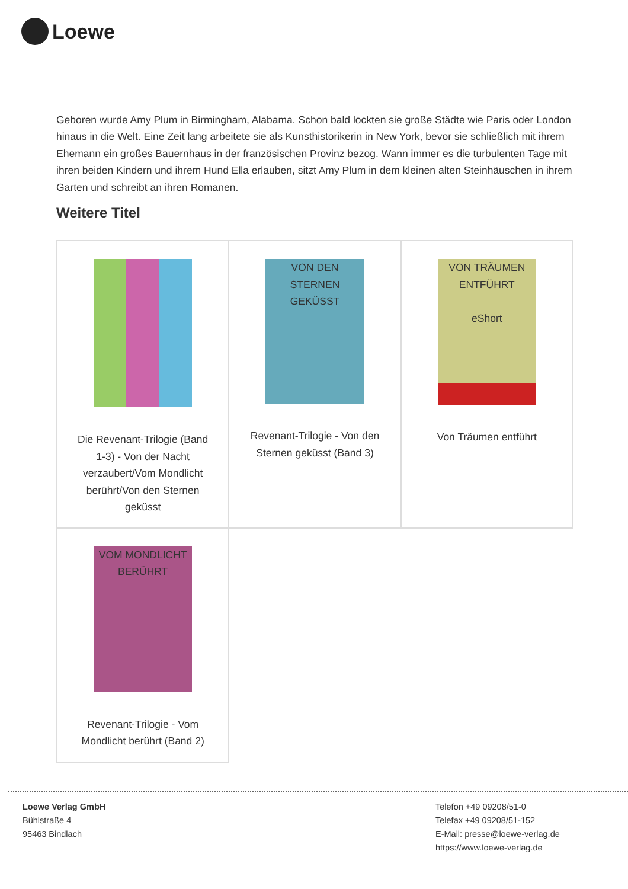Loewe
Geboren wurde Amy Plum in Birmingham, Alabama. Schon bald lockten sie große Städte wie Paris oder London hinaus in die Welt. Eine Zeit lang arbeitete sie als Kunsthistorikerin in New York, bevor sie schließlich mit ihrem Ehemann ein großes Bauernhaus in der französischen Provinz bezog. Wann immer es die turbulenten Tage mit ihren beiden Kindern und ihrem Hund Ella erlauben, sitzt Amy Plum in dem kleinen alten Steinhäuschen in ihrem Garten und schreibt an ihren Romanen.
Weitere Titel
| Die Revenant-Trilogie (Band 1-3) - Von der Nacht verzaubert/Vom Mondlicht berührt/Von den Sternen geküsst | VON DEN STERNEN GEKÜSST Revenant-Trilogie - Von den Sternen geküsst (Band 3) | VON TRÄUMEN ENTFÜHRT eShort Von Träumen entführt |
| VOM MONDLICHT BERÜHRT Revenant-Trilogie - Vom Mondlicht berührt (Band 2) | | |
Loewe Verlag GmbH
Bühlstraße 4
95463 Bindlach
Telefon +49 09208/51-0
Telefax +49 09208/51-152
E-Mail: presse@loewe-verlag.de
https://www.loewe-verlag.de